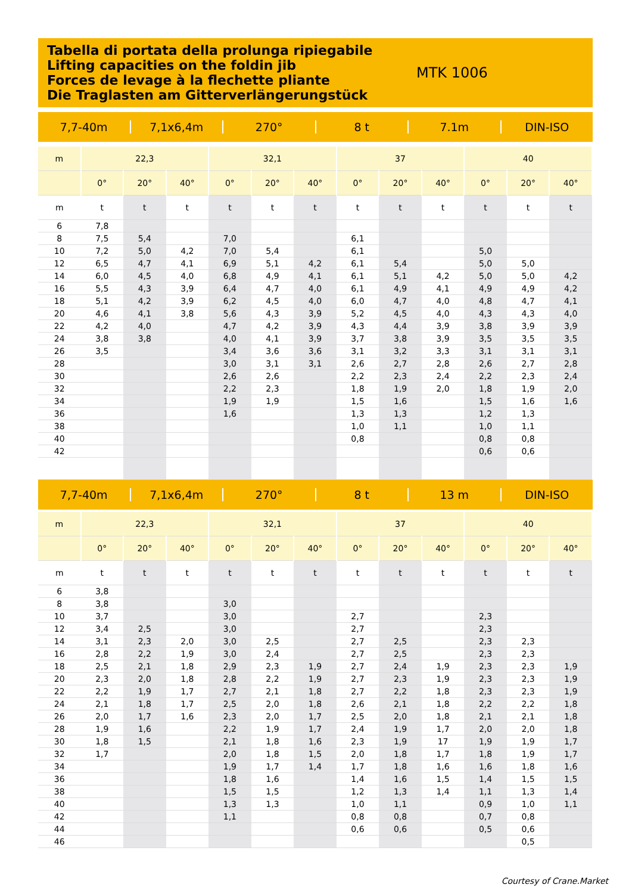Tabella di portata della prolunga ripiegabile
Lifting capacities on the foldin jib
Forces de levage à la flechette pliante
Die Traglasten am Gitterverlängerungstück
MTK 1006
7,7-40m 7,1x6,4m 270° 8 t 7.1m DIN-ISO
| m | 22,3 | | | 32,1 | | | 37 | | | 40 | | |
| --- | --- | --- | --- | --- | --- | --- | --- | --- | --- | --- | --- | --- |
| | 0° | 20° | 40° | 0° | 20° | 40° | 0° | 20° | 40° | 0° | 20° | 40° |
| m | t | t | t | t | t | t | t | t | t | t | t | t |
| 6 | 7,8 | | | | | | | | | | | |
| 8 | 7,5 | 5,4 | | 7,0 | | | 6,1 | | | | | |
| 10 | 7,2 | 5,0 | 4,2 | 7,0 | 5,4 | | 6,1 | | | 5,0 | | |
| 12 | 6,5 | 4,7 | 4,1 | 6,9 | 5,1 | 4,2 | 6,1 | 5,4 | | 5,0 | 5,0 | |
| 14 | 6,0 | 4,5 | 4,0 | 6,8 | 4,9 | 4,1 | 6,1 | 5,1 | 4,2 | 5,0 | 5,0 | 4,2 |
| 16 | 5,5 | 4,3 | 3,9 | 6,4 | 4,7 | 4,0 | 6,1 | 4,9 | 4,1 | 4,9 | 4,9 | 4,2 |
| 18 | 5,1 | 4,2 | 3,9 | 6,2 | 4,5 | 4,0 | 6,0 | 4,7 | 4,0 | 4,8 | 4,7 | 4,1 |
| 20 | 4,6 | 4,1 | 3,8 | 5,6 | 4,3 | 3,9 | 5,2 | 4,5 | 4,0 | 4,3 | 4,3 | 4,0 |
| 22 | 4,2 | 4,0 | | 4,7 | 4,2 | 3,9 | 4,3 | 4,4 | 3,9 | 3,8 | 3,9 | 3,9 |
| 24 | 3,8 | 3,8 | | 4,0 | 4,1 | 3,9 | 3,7 | 3,8 | 3,9 | 3,5 | 3,5 | 3,5 |
| 26 | 3,5 | | | 3,4 | 3,6 | 3,6 | 3,1 | 3,2 | 3,3 | 3,1 | 3,1 | 3,1 |
| 28 | | | | 3,0 | 3,1 | 3,1 | 2,6 | 2,7 | 2,8 | 2,6 | 2,7 | 2,8 |
| 30 | | | | 2,6 | 2,6 | | 2,2 | 2,3 | 2,4 | 2,2 | 2,3 | 2,4 |
| 32 | | | | 2,2 | 2,3 | | 1,8 | 1,9 | 2,0 | 1,8 | 1,9 | 2,0 |
| 34 | | | | 1,9 | 1,9 | | 1,5 | 1,6 | | 1,5 | 1,6 | 1,6 |
| 36 | | | | 1,6 | | | 1,3 | 1,3 | | 1,2 | 1,3 | |
| 38 | | | | | | | 1,0 | 1,1 | | 1,0 | 1,1 | |
| 40 | | | | | | | 0,8 | | | 0,8 | 0,8 | |
| 42 | | | | | | | | | | 0,6 | 0,6 | |
7,7-40m 7,1x6,4m 270° 8 t 13 m DIN-ISO
| m | 22,3 | | | 32,1 | | | 37 | | | 40 | | |
| --- | --- | --- | --- | --- | --- | --- | --- | --- | --- | --- | --- | --- |
| | 0° | 20° | 40° | 0° | 20° | 40° | 0° | 20° | 40° | 0° | 20° | 40° |
| m | t | t | t | t | t | t | t | t | t | t | t | t |
| 6 | 3,8 | | | | | | | | | | | |
| 8 | 3,8 | | | 3,0 | | | | | | | | |
| 10 | 3,7 | | | 3,0 | | | 2,7 | | | 2,3 | | |
| 12 | 3,4 | 2,5 | | 3,0 | | | 2,7 | | | 2,3 | | |
| 14 | 3,1 | 2,3 | 2,0 | 3,0 | 2,5 | | 2,7 | 2,5 | | 2,3 | 2,3 | |
| 16 | 2,8 | 2,2 | 1,9 | 3,0 | 2,4 | | 2,7 | 2,5 | | 2,3 | 2,3 | |
| 18 | 2,5 | 2,1 | 1,8 | 2,9 | 2,3 | 1,9 | 2,7 | 2,4 | 1,9 | 2,3 | 2,3 | 1,9 |
| 20 | 2,3 | 2,0 | 1,8 | 2,8 | 2,2 | 1,9 | 2,7 | 2,3 | 1,9 | 2,3 | 2,3 | 1,9 |
| 22 | 2,2 | 1,9 | 1,7 | 2,7 | 2,1 | 1,8 | 2,7 | 2,2 | 1,8 | 2,3 | 2,3 | 1,9 |
| 24 | 2,1 | 1,8 | 1,7 | 2,5 | 2,0 | 1,8 | 2,6 | 2,1 | 1,8 | 2,2 | 2,2 | 1,8 |
| 26 | 2,0 | 1,7 | 1,6 | 2,3 | 2,0 | 1,7 | 2,5 | 2,0 | 1,8 | 2,1 | 2,1 | 1,8 |
| 28 | 1,9 | 1,6 | | 2,2 | 1,9 | 1,7 | 2,4 | 1,9 | 1,7 | 2,0 | 2,0 | 1,8 |
| 30 | 1,8 | 1,5 | | 2,1 | 1,8 | 1,6 | 2,3 | 1,9 | 17 | 1,9 | 1,9 | 1,7 |
| 32 | 1,7 | | | 2,0 | 1,8 | 1,5 | 2,0 | 1,8 | 1,7 | 1,8 | 1,9 | 1,7 |
| 34 | | | | 1,9 | 1,7 | 1,4 | 1,7 | 1,8 | 1,6 | 1,6 | 1,8 | 1,6 |
| 36 | | | | 1,8 | 1,6 | | 1,4 | 1,6 | 1,5 | 1,4 | 1,5 | 1,5 |
| 38 | | | | 1,5 | 1,5 | | 1,2 | 1,3 | 1,4 | 1,1 | 1,3 | 1,4 |
| 40 | | | | 1,3 | 1,3 | | 1,0 | 1,1 | | 0,9 | 1,0 | 1,1 |
| 42 | | | | 1,1 | | | 0,8 | 0,8 | | 0,7 | 0,8 | |
| 44 | | | | | | | 0,6 | 0,6 | | 0,5 | 0,6 | |
| 46 | | | | | | | | | | | 0,5 | |
Courtesy of Crane.Market